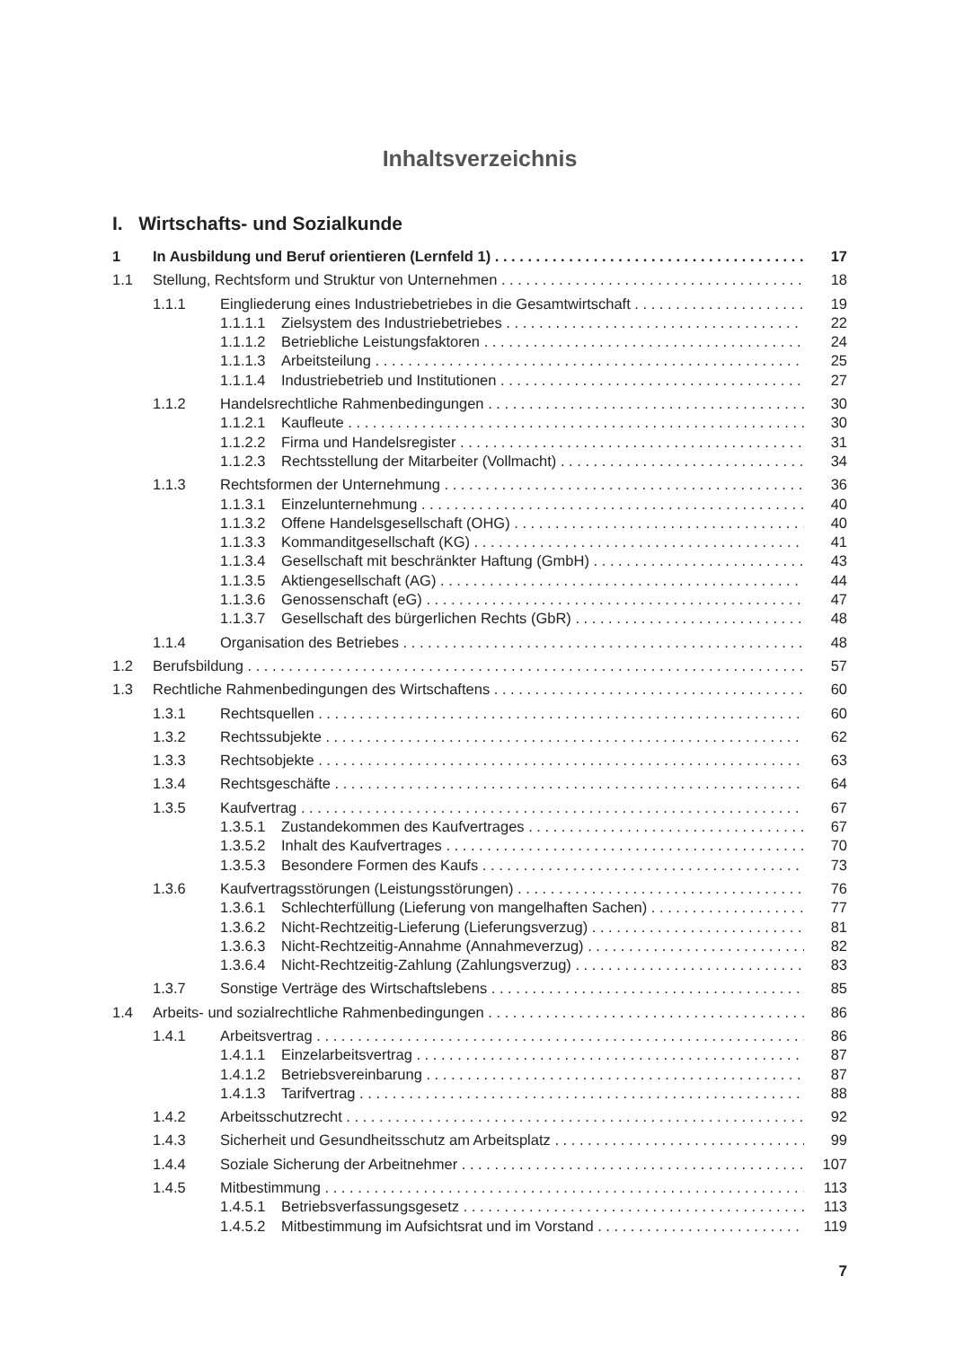Inhaltsverzeichnis
I. Wirtschafts- und Sozialkunde
1 In Ausbildung und Beruf orientieren (Lernfeld 1) 17
1.1 Stellung, Rechtsform und Struktur von Unternehmen 18
1.1.1 Eingliederung eines Industriebetriebes in die Gesamtwirtschaft 19
1.1.1.1 Zielsystem des Industriebetriebes 22
1.1.1.2 Betriebliche Leistungsfaktoren 24
1.1.1.3 Arbeitsteilung 25
1.1.1.4 Industriebetrieb und Institutionen 27
1.1.2 Handelsrechtliche Rahmenbedingungen 30
1.1.2.1 Kaufleute 30
1.1.2.2 Firma und Handelsregister 31
1.1.2.3 Rechtsstellung der Mitarbeiter (Vollmacht) 34
1.1.3 Rechtsformen der Unternehmung 36
1.1.3.1 Einzelunternehmung 40
1.1.3.2 Offene Handelsgesellschaft (OHG) 40
1.1.3.3 Kommanditgesellschaft (KG) 41
1.1.3.4 Gesellschaft mit beschränkter Haftung (GmbH) 43
1.1.3.5 Aktiengesellschaft (AG) 44
1.1.3.6 Genossenschaft (eG) 47
1.1.3.7 Gesellschaft des bürgerlichen Rechts (GbR) 48
1.1.4 Organisation des Betriebes 48
1.2 Berufsbildung 57
1.3 Rechtliche Rahmenbedingungen des Wirtschaftens 60
1.3.1 Rechtsquellen 60
1.3.2 Rechtssubjekte 62
1.3.3 Rechtsobjekte 63
1.3.4 Rechtsgeschäfte 64
1.3.5 Kaufvertrag 67
1.3.5.1 Zustandekommen des Kaufvertrages 67
1.3.5.2 Inhalt des Kaufvertrages 70
1.3.5.3 Besondere Formen des Kaufs 73
1.3.6 Kaufvertragsstörungen (Leistungsstörungen) 76
1.3.6.1 Schlechterfüllung (Lieferung von mangelhaften Sachen) 77
1.3.6.2 Nicht-Rechtzeitig-Lieferung (Lieferungsverzug) 81
1.3.6.3 Nicht-Rechtzeitig-Annahme (Annahmeverzug) 82
1.3.6.4 Nicht-Rechtzeitig-Zahlung (Zahlungsverzug) 83
1.3.7 Sonstige Verträge des Wirtschaftslebens 85
1.4 Arbeits- und sozialrechtliche Rahmenbedingungen 86
1.4.1 Arbeitsvertrag 86
1.4.1.1 Einzelarbeitsvertrag 87
1.4.1.2 Betriebsvereinbarung 87
1.4.1.3 Tarifvertrag 88
1.4.2 Arbeitsschutzrecht 92
1.4.3 Sicherheit und Gesundheitsschutz am Arbeitsplatz 99
1.4.4 Soziale Sicherung der Arbeitnehmer 107
1.4.5 Mitbestimmung 113
1.4.5.1 Betriebsverfassungsgesetz 113
1.4.5.2 Mitbestimmung im Aufsichtsrat und im Vorstand 119
7